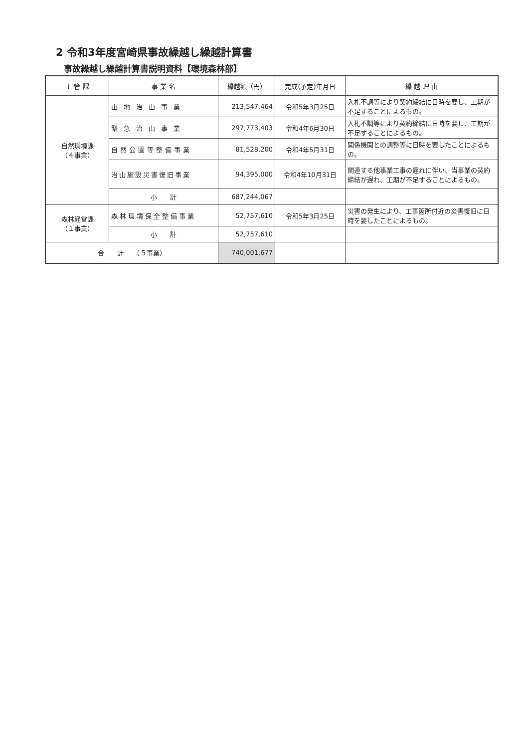2 令和3年度宮崎県事故繰越し繰越計算書
事故繰越し繰越計算書説明資料【環境森林部】
| 主 管 課 | 事 業 名 | 繰越額（円） | 完成(予定)年月日 | 繰 越 理 由 |
| --- | --- | --- | --- | --- |
| 自然環境課 （４事業） | 山地治山事業 | 213,547,464 | 令和5年3月25日 | 入札不調等により契約締結に日時を要し、工期が不足することによるもの。 |
| | 緊急治山事業 | 297,773,403 | 令和4年6月30日 | 入札不調等により契約締結に日時を要し、工期が不足することによるもの。 |
| | 自然公園等整備事業 | 81,528,200 | 令和4年5月31日 | 関係機関との調整等に日時を要したことによるもの。 |
| | 治山施設災害復旧事業 | 94,395,000 | 令和4年10月31日 | 関連する他事業工事の遅れに伴い、当事業の契約締結が遅れ、工期が不足することによるもの。 |
| | 小 計 | 687,244,067 | | |
| 森林経営課 （１事業） | 森林環境保全整備事業 | 52,757,610 | 令和5年3月25日 | 災害の発生により、工事箇所付近の災害復旧に日時を要したことによるもの。 |
| | 小 計 | 52,757,610 | | |
| 合 計 （５事業） | | 740,001,677 | | |